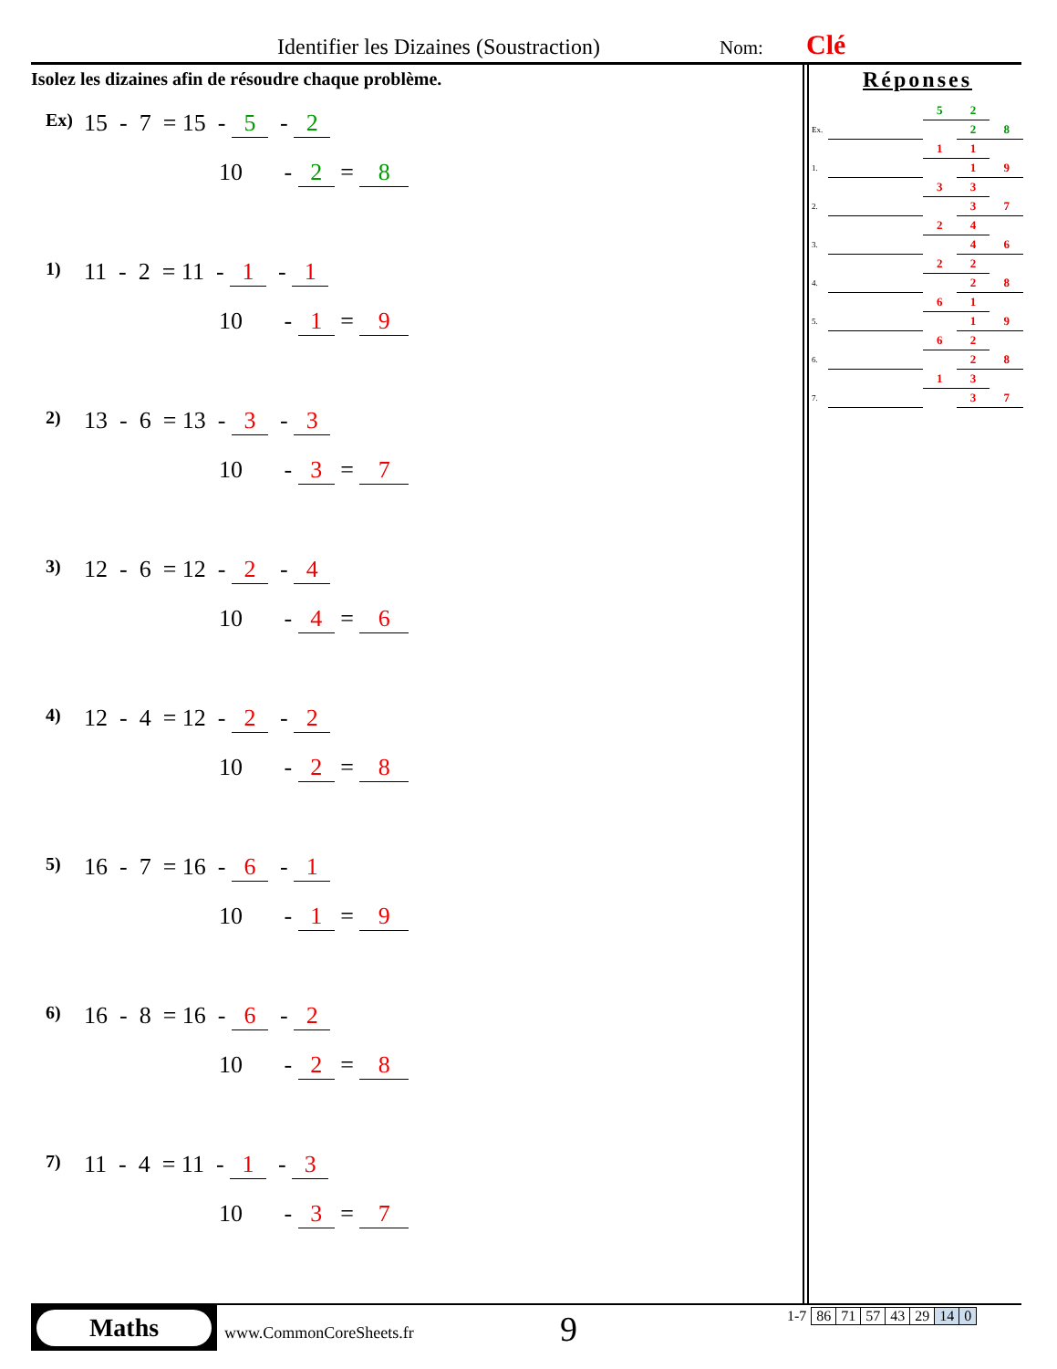Identifier les Dizaines (Soustraction) Nom: Clé
Isolez les dizaines afin de résoudre chaque problème.
Ex) 15 - 7 = 15 - 5 - 2
10 - 2 = 8
1) 11 - 2 = 11 - 1 - 1
10 - 1 = 9
2) 13 - 6 = 13 - 3 - 3
10 - 3 = 7
3) 12 - 6 = 12 - 2 - 4
10 - 4 = 6
4) 12 - 4 = 12 - 2 - 2
10 - 2 = 8
5) 16 - 7 = 16 - 6 - 1
10 - 1 = 9
6) 16 - 8 = 16 - 6 - 2
10 - 2 = 8
7) 11 - 4 = 11 - 1 - 3
10 - 3 = 7
Réponses
| | | 5 | 2 | |
| Ex. | | | 2 | 8 |
| | | 1 | 1 | |
| 1. | | | 1 | 9 |
| | | 3 | 3 | |
| 2. | | | 3 | 7 |
| | | 2 | 4 | |
| 3. | | | 4 | 6 |
| | | 2 | 2 | |
| 4. | | | 2 | 8 |
| | | 6 | 1 | |
| 5. | | | 1 | 9 |
| | | 6 | 2 | |
| 6. | | | 2 | 8 |
| | | 1 | 3 | |
| 7. | | | 3 | 7 |
Maths
www.CommonCoreSheets.fr 9
| 1-7 | 86 | 71 | 57 | 43 | 29 | 14 | 0 |